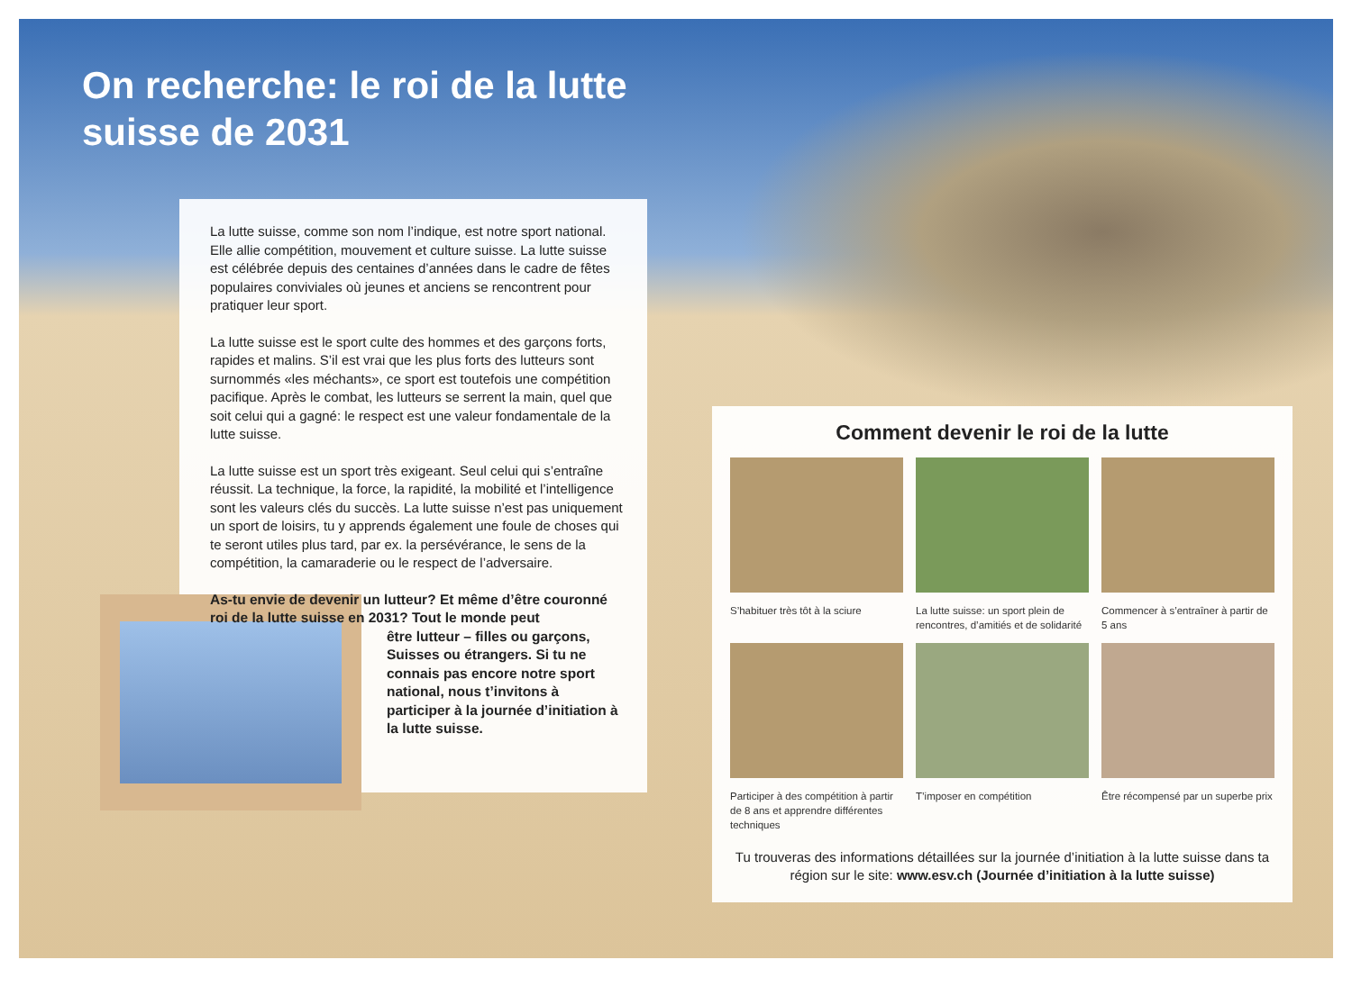On recherche: le roi de la lutte suisse de 2031
La lutte suisse, comme son nom l’indique, est notre sport national. Elle allie compétition, mouvement et culture suisse. La lutte suisse est célébrée depuis des centaines d’années dans le cadre de fêtes populaires conviviales où jeunes et anciens se rencon­trent pour pratiquer leur sport.
La lutte suisse est le sport culte des hommes et des garçons forts, rapides et malins. S’il est vrai que les plus forts des lutteurs sont surnommés «les méchants», ce sport est toutefois une compétition pacifique. Après le combat, les lutteurs se serrent la main, quel que soit celui qui a gagné: le respect est une valeur fondamentale de la lutte suisse.
La lutte suisse est un sport très exigeant. Seul celui qui s’entraîne réussit. La technique, la force, la rapidité, la mobilité et l’intelligence sont les valeurs clés du succès. La lutte suisse n’est pas unique­ment un sport de loisirs, tu y apprends également une foule de cho­ses qui te seront utiles plus tard, par ex. la persévérance, le sens de la compétition, la camaraderie ou le respect de l’adversaire.
As-tu envie de devenir un lutteur? Et même d’être couronné roi de la lutte suisse en 2031? Tout le monde peut
être lutteur – filles ou garçons, Suisses ou étrangers. Si tu ne connais pas encore notre sport national, nous t’invitons à participer à la journée d’ini­tiation à la lutte suisse.
Comment devenir le roi de la lutte
S’habituer très tôt à la sciure
La lutte suisse: un sport plein de rencontres, d’amitiés et de solidarité
Commencer à s’entraîner à partir de 5 ans
Participer à des compétition à partir de 8 ans et apprendre différentes techniques
T’imposer en compétition
Être récompensé par un superbe prix
Tu trouveras des informations détaillées sur la journée d’initiation à la lutte suisse dans ta région sur le site: www.esv.ch (Journée d’initiation à la lutte suisse)